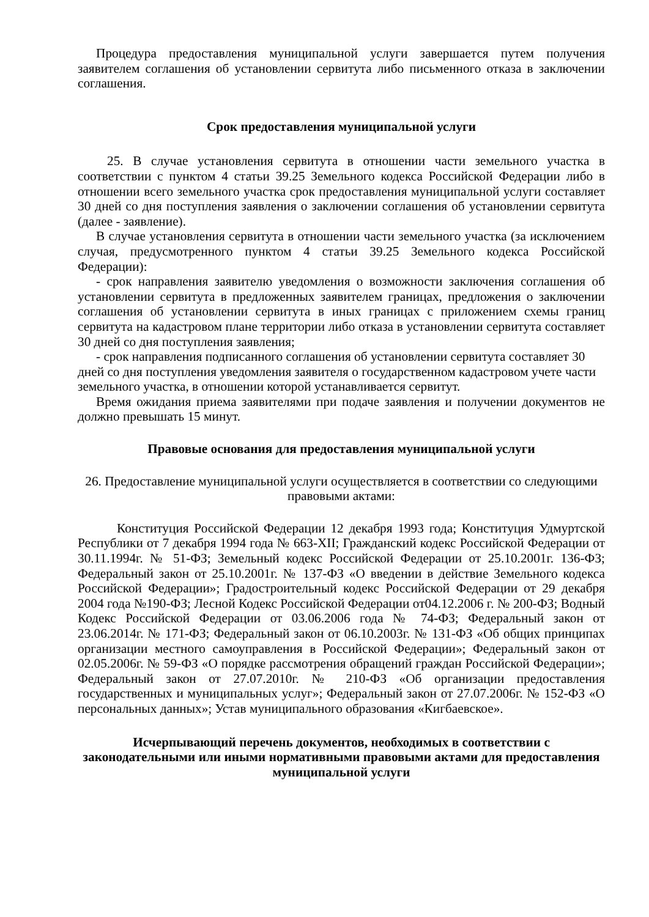Процедура предоставления муниципальной услуги завершается путем получения заявителем соглашения об установлении сервитута либо письменного отказа в заключении соглашения.
Срок предоставления муниципальной услуги
25. В случае установления сервитута в отношении части земельного участка в соответствии с пунктом 4 статьи 39.25 Земельного кодекса Российской Федерации либо в отношении всего земельного участка срок предоставления муниципальной услуги составляет 30 дней со дня поступления заявления о заключении соглашения об установлении сервитута (далее - заявление).
В случае установления сервитута в отношении части земельного участка (за исключением случая, предусмотренного пунктом 4 статьи 39.25 Земельного кодекса Российской Федерации):
- срок направления заявителю уведомления о возможности заключения соглашения об установлении сервитута в предложенных заявителем границах, предложения о заключении соглашения об установлении сервитута в иных границах с приложением схемы границ сервитута на кадастровом плане территории либо отказа в установлении сервитута составляет 30 дней со дня поступления заявления;
- срок направления подписанного соглашения об установлении сервитута составляет 30 дней со дня поступления уведомления заявителя о государственном кадастровом учете части земельного участка, в отношении которой устанавливается сервитут.
Время ожидания приема заявителями при подаче заявления и получении документов не должно превышать 15 минут.
Правовые основания для предоставления муниципальной услуги
26. Предоставление муниципальной услуги осуществляется в соответствии со следующими правовыми актами:
Конституция Российской Федерации 12 декабря 1993 года; Конституция Удмуртской Республики от 7 декабря 1994 года № 663-XII; Гражданский кодекс Российской Федерации от 30.11.1994г. № 51-ФЗ; Земельный кодекс Российской Федерации от 25.10.2001г. 136-ФЗ; Федеральный закон от 25.10.2001г. № 137-ФЗ «О введении в действие Земельного кодекса Российской Федерации»; Градостроительный кодекс Российской Федерации от 29 декабря 2004 года №190-ФЗ; Лесной Кодекс Российской Федерации от04.12.2006 г. № 200-ФЗ; Водный Кодекс Российской Федерации от 03.06.2006 года № 74-ФЗ; Федеральный закон от 23.06.2014г. № 171-ФЗ; Федеральный закон от 06.10.2003г. № 131-ФЗ «Об общих принципах организации местного самоуправления в Российской Федерации»; Федеральный закон от 02.05.2006г. № 59-ФЗ «О порядке рассмотрения обращений граждан Российской Федерации»; Федеральный закон от 27.07.2010г. № 210-ФЗ «Об организации предоставления государственных и муниципальных услуг»; Федеральный закон от 27.07.2006г. № 152-ФЗ «О персональных данных»; Устав муниципального образования «Кигбаевское».
Исчерпывающий перечень документов, необходимых в соответствии с законодательными или иными нормативными правовыми актами для предоставления муниципальной услуги